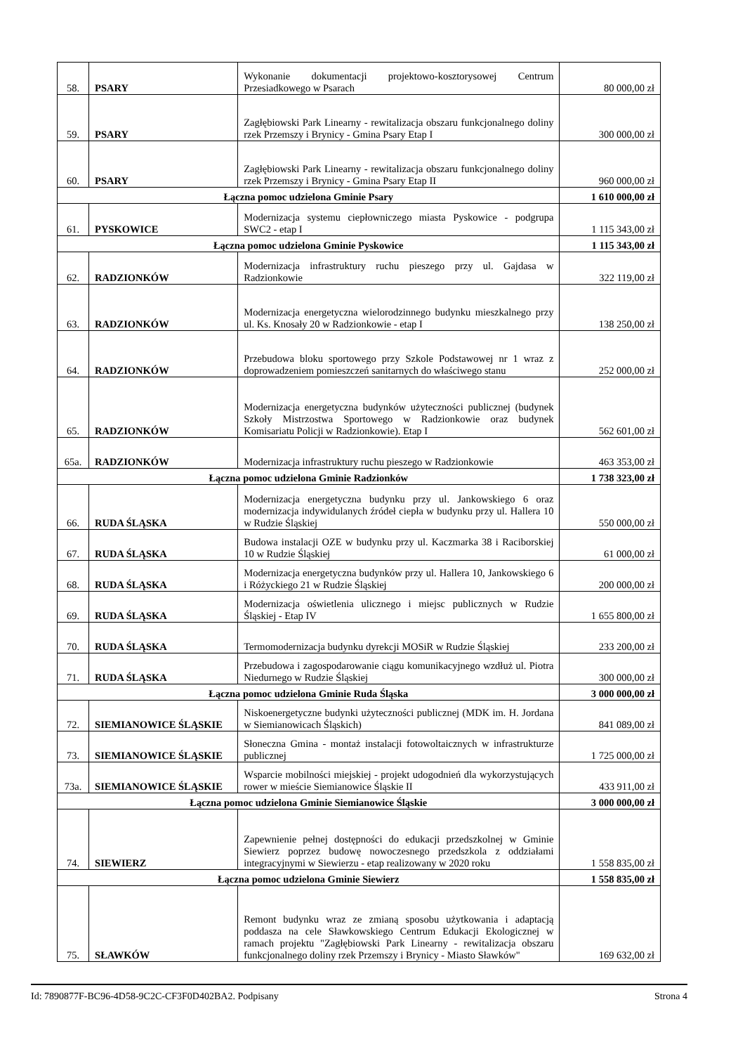| 58. | PSARY | Wykonanie dokumentacji projektowo-kosztorysowej Centrum Przesiadkowego w Psarach | 80 000,00 zł |
| 59. | PSARY | Zagłębiowski Park Linearny - rewitalizacja obszaru funkcjonalnego doliny rzek Przemszy i Brynicy - Gmina Psary Etap I | 300 000,00 zł |
| 60. | PSARY | Zagłębiowski Park Linearny - rewitalizacja obszaru funkcjonalnego doliny rzek Przemszy i Brynicy - Gmina Psary Etap II | 960 000,00 zł |
| Łączna pomoc udzielona Gminie Psary | | | 1 610 000,00 zł |
| 61. | PYSKOWICE | Modernizacja systemu ciepłowniczego miasta Pyskowice - podgrupa SWC2 - etap I | 1 115 343,00 zł |
| Łączna pomoc udzielona Gminie Pyskowice | | | 1 115 343,00 zł |
| 62. | RADZIONKÓW | Modernizacja infrastruktury ruchu pieszego przy ul. Gajdasa w Radzionkowie | 322 119,00 zł |
| 63. | RADZIONKÓW | Modernizacja energetyczna wielorodzinnego budynku mieszkalnego przy ul. Ks. Knosały 20 w Radzionkowie - etap I | 138 250,00 zł |
| 64. | RADZIONKÓW | Przebudowa bloku sportowego przy Szkole Podstawowej nr 1 wraz z doprowadzeniem pomieszczeń sanitarnych do właściwego stanu | 252 000,00 zł |
| 65. | RADZIONKÓW | Modernizacja energetyczna budynków użyteczności publicznej (budynek Szkoły Mistrzostwa Sportowego w Radzionkowie oraz budynek Komisariatu Policji w Radzionkowie). Etap I | 562 601,00 zł |
| 65a. | RADZIONKÓW | Modernizacja infrastruktury ruchu pieszego w Radzionkowie | 463 353,00 zł |
| Łączna pomoc udzielona Gminie Radzionków | | | 1 738 323,00 zł |
| 66. | RUDA ŚLĄSKA | Modernizacja energetyczna budynku przy ul. Jankowskiego 6 oraz modernizacja indywidulanych źródeł ciepła w budynku przy ul. Hallera 10 w Rudzie Śląskiej | 550 000,00 zł |
| 67. | RUDA ŚLĄSKA | Budowa instalacji OZE w budynku przy ul. Kaczmarka 38 i Raciborskiej 10 w Rudzie Śląskiej | 61 000,00 zł |
| 68. | RUDA ŚLĄSKA | Modernizacja energetyczna budynków przy ul. Hallera 10, Jankowskiego 6 i Różyckiego 21 w Rudzie Śląskiej | 200 000,00 zł |
| 69. | RUDA ŚLĄSKA | Modernizacja oświetlenia ulicznego i miejsc publicznych w Rudzie Śląskiej - Etap IV | 1 655 800,00 zł |
| 70. | RUDA ŚLĄSKA | Termomodernizacja budynku dyrekcji MOSiR w Rudzie Śląskiej | 233 200,00 zł |
| 71. | RUDA ŚLĄSKA | Przebudowa i zagospodarowanie ciągu komunikacyjnego wzdłuż ul. Piotra Niedurnego w Rudzie Śląskiej | 300 000,00 zł |
| Łączna pomoc udzielona Gminie Ruda Śląska | | | 3 000 000,00 zł |
| 72. | SIEMIANOWICE ŚLĄSKIE | Niskoenergetyczne budynki użyteczności publicznej (MDK im. H. Jordana w Siemianowicach Śląskich) | 841 089,00 zł |
| 73. | SIEMIANOWICE ŚLĄSKIE | Słoneczna Gmina - montaż instalacji fotowoltaicznych w infrastrukturze publicznej | 1 725 000,00 zł |
| 73a. | SIEMIANOWICE ŚLĄSKIE | Wsparcie mobilności miejskiej - projekt udogodnień dla wykorzystujących rower w mieście Siemianowice Śląskie II | 433 911,00 zł |
| Łączna pomoc udzielona Gminie Siemianowice Śląskie | | | 3 000 000,00 zł |
| 74. | SIEWIERZ | Zapewnienie pełnej dostępności do edukacji przedszkolnej w Gminie Siewierz poprzez budowę nowoczesnego przedszkola z oddziałami integracyjnymi w Siewierzu - etap realizowany w 2020 roku | 1 558 835,00 zł |
| Łączna pomoc udzielona Gminie Siewierz | | | 1 558 835,00 zł |
| 75. | SŁAWKÓW | Remont budynku wraz ze zmianą sposobu użytkowania i adaptacją poddasza na cele Sławkowskiego Centrum Edukacji Ekologicznej w ramach projektu "Zagłębiowski Park Linearny - rewitalizacja obszaru funkcjonalnego doliny rzek Przemszy i Brynicy - Miasto Sławków" | 169 632,00 zł |
Id: 7890877F-BC96-4D58-9C2C-CF3F0D402BA2. Podpisany Strona 4